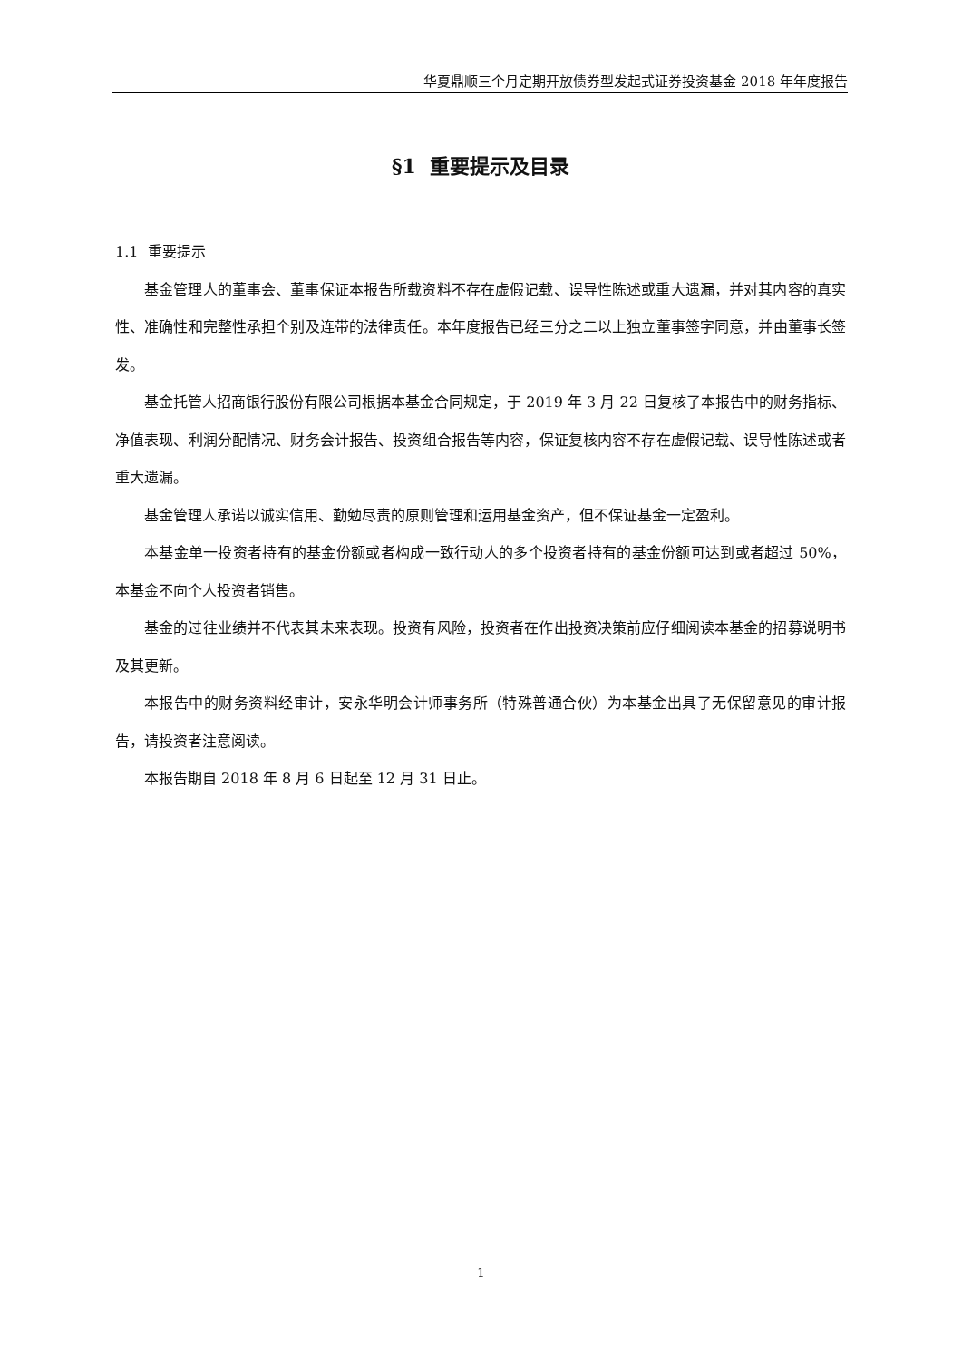华夏鼎顺三个月定期开放债券型发起式证券投资基金 2018 年年度报告
§1 重要提示及目录
1.1 重要提示
基金管理人的董事会、董事保证本报告所载资料不存在虚假记载、误导性陈述或重大遗漏，并对其内容的真实性、准确性和完整性承担个别及连带的法律责任。本年度报告已经三分之二以上独立董事签字同意，并由董事长签发。
基金托管人招商银行股份有限公司根据本基金合同规定，于 2019 年 3 月 22 日复核了本报告中的财务指标、净值表现、利润分配情况、财务会计报告、投资组合报告等内容，保证复核内容不存在虚假记载、误导性陈述或者重大遗漏。
基金管理人承诺以诚实信用、勤勉尽责的原则管理和运用基金资产，但不保证基金一定盈利。
本基金单一投资者持有的基金份额或者构成一致行动人的多个投资者持有的基金份额可达到或者超过 50%，本基金不向个人投资者销售。
基金的过往业绩并不代表其未来表现。投资有风险，投资者在作出投资决策前应仔细阅读本基金的招募说明书及其更新。
本报告中的财务资料经审计，安永华明会计师事务所（特殊普通合伙）为本基金出具了无保留意见的审计报告，请投资者注意阅读。
本报告期自 2018 年 8 月 6 日起至 12 月 31 日止。
1